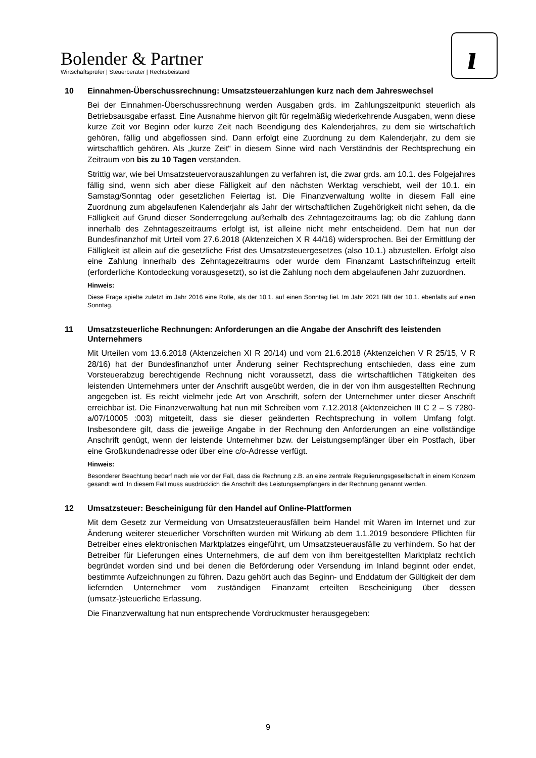Bolender & Partner
Wirtschaftsprüfer | Steuerberater | Rechtsbeistand
ı
10 Einnahmen-Überschussrechnung: Umsatzsteuerzahlungen kurz nach dem Jahreswechsel
Bei der Einnahmen-Überschussrechnung werden Ausgaben grds. im Zahlungszeitpunkt steuerlich als Betriebsausgabe erfasst. Eine Ausnahme hiervon gilt für regelmäßig wiederkehrende Ausgaben, wenn diese kurze Zeit vor Beginn oder kurze Zeit nach Beendigung des Kalenderjahres, zu dem sie wirtschaftlich gehören, fällig und abgeflossen sind. Dann erfolgt eine Zuordnung zu dem Kalenderjahr, zu dem sie wirtschaftlich gehören. Als „kurze Zeit“ in diesem Sinne wird nach Verständnis der Rechtsprechung ein Zeitraum von bis zu 10 Tagen verstanden.
Strittig war, wie bei Umsatzsteuervorauszahlungen zu verfahren ist, die zwar grds. am 10.1. des Folgejahres fällig sind, wenn sich aber diese Fälligkeit auf den nächsten Werktag verschiebt, weil der 10.1. ein Samstag/Sonntag oder gesetzlichen Feiertag ist. Die Finanzverwaltung wollte in diesem Fall eine Zuordnung zum abgelaufenen Kalenderjahr als Jahr der wirtschaftlichen Zugehörigkeit nicht sehen, da die Fälligkeit auf Grund dieser Sonderregelung außerhalb des Zehntagezeitraums lag; ob die Zahlung dann innerhalb des Zehntageszeitraums erfolgt ist, ist alleine nicht mehr entscheidend. Dem hat nun der Bundesfinanzhof mit Urteil vom 27.6.2018 (Aktenzeichen X R 44/16) widersprochen. Bei der Ermittlung der Fälligkeit ist allein auf die gesetzliche Frist des Umsatzsteuergesetzes (also 10.1.) abzustellen. Erfolgt also eine Zahlung innerhalb des Zehntagezeitraums oder wurde dem Finanzamt Lastschrifteinzug erteilt (erforderliche Kontodeckung vorausgesetzt), so ist die Zahlung noch dem abgelaufenen Jahr zuzuordnen.
Hinweis:
Diese Frage spielte zuletzt im Jahr 2016 eine Rolle, als der 10.1. auf einen Sonntag fiel. Im Jahr 2021 fällt der 10.1. ebenfalls auf einen Sonntag.
11 Umsatzsteuerliche Rechnungen: Anforderungen an die Angabe der Anschrift des leistenden Unternehmers
Mit Urteilen vom 13.6.2018 (Aktenzeichen XI R 20/14) und vom 21.6.2018 (Aktenzeichen V R 25/15, V R 28/16) hat der Bundesfinanzhof unter Änderung seiner Rechtsprechung entschieden, dass eine zum Vorsteuerabzug berechtigende Rechnung nicht voraussetzt, dass die wirtschaftlichen Tätigkeiten des leistenden Unternehmers unter der Anschrift ausgeübt werden, die in der von ihm ausgestellten Rechnung angegeben ist. Es reicht vielmehr jede Art von Anschrift, sofern der Unternehmer unter dieser Anschrift erreichbar ist. Die Finanzverwaltung hat nun mit Schreiben vom 7.12.2018 (Aktenzeichen III C 2 – S 7280-a/07/10005 :003) mitgeteilt, dass sie dieser geänderten Rechtsprechung in vollem Umfang folgt. Insbesondere gilt, dass die jeweilige Angabe in der Rechnung den Anforderungen an eine vollständige Anschrift genügt, wenn der leistende Unternehmer bzw. der Leistungsempfänger über ein Postfach, über eine Großkundenadresse oder über eine c/o-Adresse verfügt.
Hinweis:
Besonderer Beachtung bedarf nach wie vor der Fall, dass die Rechnung z.B. an eine zentrale Regulierungsgesellschaft in einem Konzern gesandt wird. In diesem Fall muss ausdrücklich die Anschrift des Leistungsempfängers in der Rechnung genannt werden.
12 Umsatzsteuer: Bescheinigung für den Handel auf Online-Plattformen
Mit dem Gesetz zur Vermeidung von Umsatzsteuerausfällen beim Handel mit Waren im Internet und zur Änderung weiterer steuerlicher Vorschriften wurden mit Wirkung ab dem 1.1.2019 besondere Pflichten für Betreiber eines elektronischen Marktplatzes eingeführt, um Umsatzsteuerausfälle zu verhindern. So hat der Betreiber für Lieferungen eines Unternehmers, die auf dem von ihm bereitgestellten Marktplatz rechtlich begründet worden sind und bei denen die Beförderung oder Versendung im Inland beginnt oder endet, bestimmte Aufzeichnungen zu führen. Dazu gehört auch das Beginn- und Enddatum der Gültigkeit der dem liefernden Unternehmer vom zuständigen Finanzamt erteilten Bescheinigung über dessen (umsatz-)steuerliche Erfassung.
Die Finanzverwaltung hat nun entsprechende Vordruckmuster herausgegeben:
9